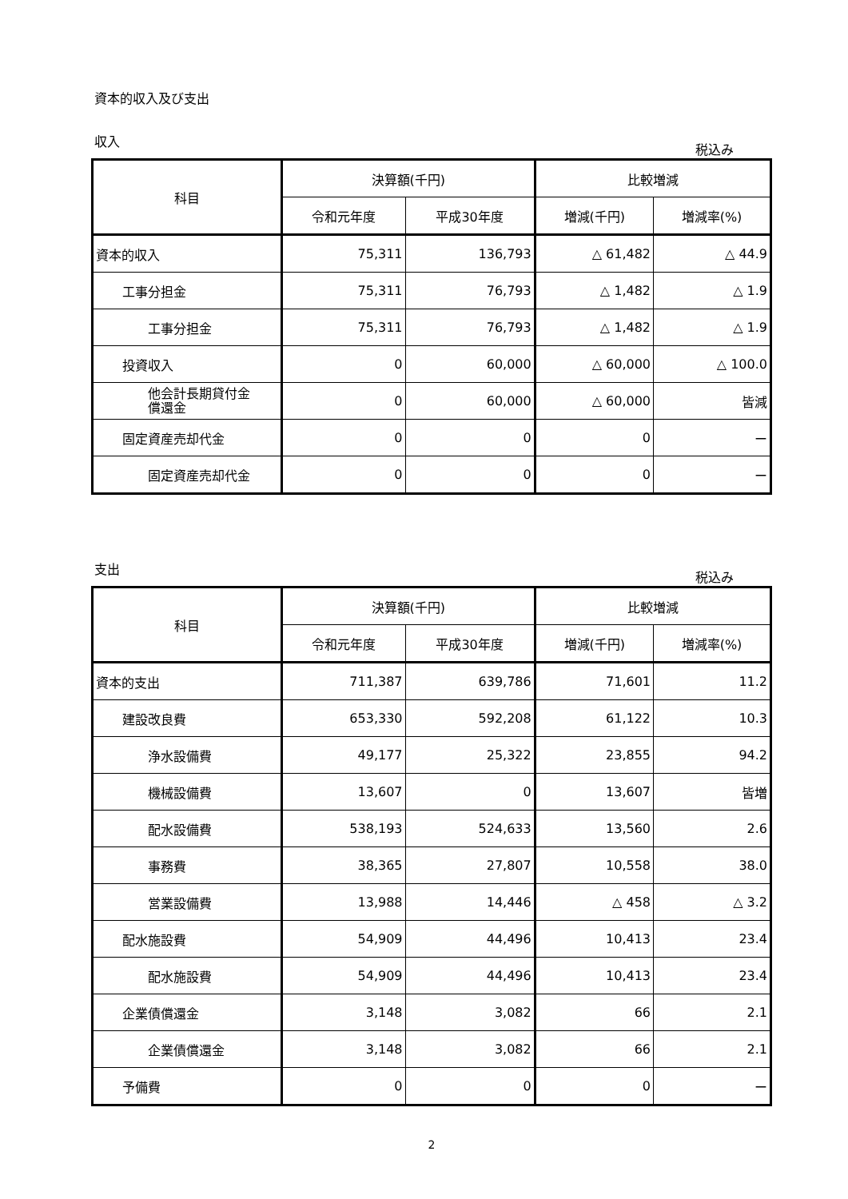資本的収入及び支出
収入 税込み
| 科目 | 決算額(千円) | | 比較増減 | |
| --- | --- | --- | --- | --- |
| | 令和元年度 | 平成30年度 | 増減(千円) | 増減率(%) |
| 資本的収入 | 75,311 | 136,793 | △ 61,482 | △ 44.9 |
| 工事分担金 | 75,311 | 76,793 | △ 1,482 | △ 1.9 |
| 工事分担金 | 75,311 | 76,793 | △ 1,482 | △ 1.9 |
| 投資収入 | 0 | 60,000 | △ 60,000 | △ 100.0 |
| 他会計長期貸付金 償還金 | 0 | 60,000 | △ 60,000 | 皆減 |
| 固定資産売却代金 | 0 | 0 | 0 | ー |
| 固定資産売却代金 | 0 | 0 | 0 | ー |
支出 税込み
| 科目 | 決算額(千円) | | 比較増減 | |
| --- | --- | --- | --- | --- |
| | 令和元年度 | 平成30年度 | 増減(千円) | 増減率(%) |
| 資本的支出 | 711,387 | 639,786 | 71,601 | 11.2 |
| 建設改良費 | 653,330 | 592,208 | 61,122 | 10.3 |
| 浄水設備費 | 49,177 | 25,322 | 23,855 | 94.2 |
| 機械設備費 | 13,607 | 0 | 13,607 | 皆増 |
| 配水設備費 | 538,193 | 524,633 | 13,560 | 2.6 |
| 事務費 | 38,365 | 27,807 | 10,558 | 38.0 |
| 営業設備費 | 13,988 | 14,446 | △ 458 | △ 3.2 |
| 配水施設費 | 54,909 | 44,496 | 10,413 | 23.4 |
| 配水施設費 | 54,909 | 44,496 | 10,413 | 23.4 |
| 企業債償還金 | 3,148 | 3,082 | 66 | 2.1 |
| 企業債償還金 | 3,148 | 3,082 | 66 | 2.1 |
| 予備費 | 0 | 0 | 0 | ー |
2